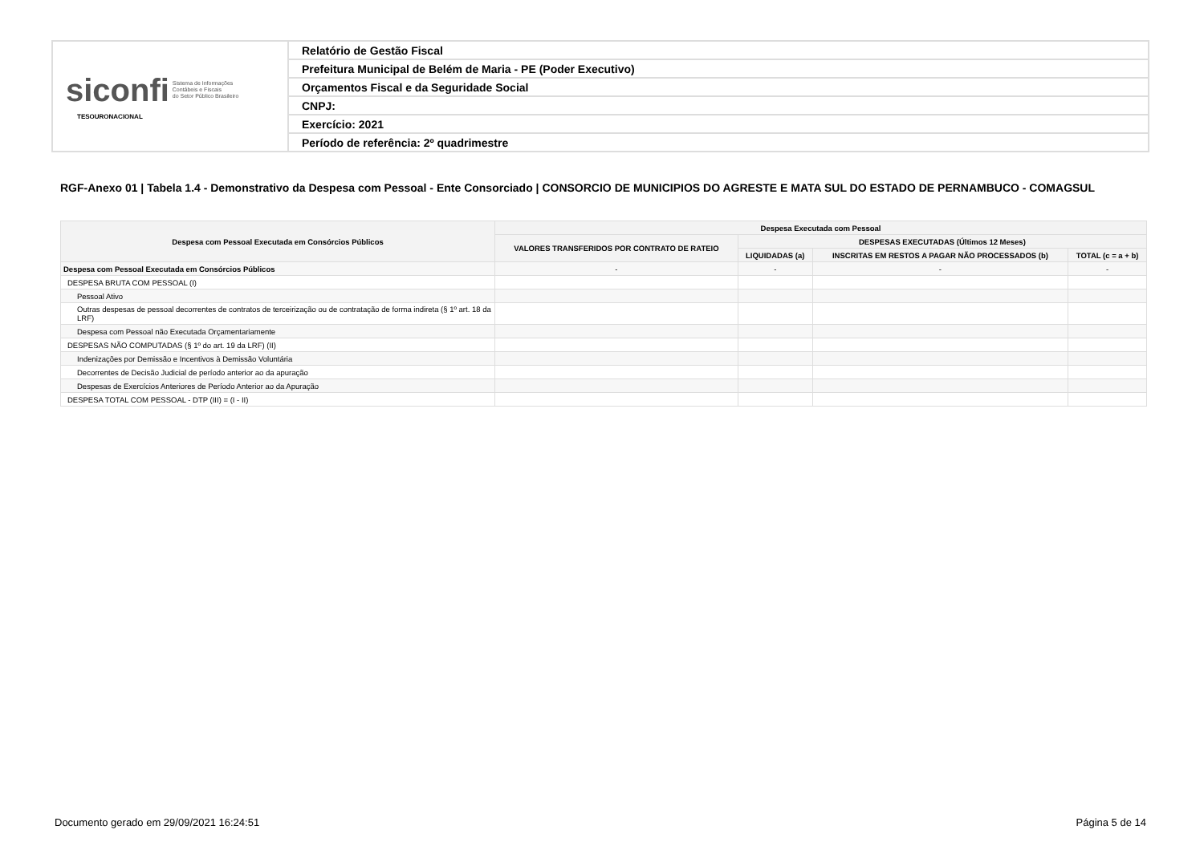| siconfi Sistema de Informações Contábeis e Fiscais do Setor Público Brasileiro TESOURONACIONAL | Relatório de Gestão Fiscal |
| | Prefeitura Municipal de Belém de Maria - PE (Poder Executivo) |
| | Orçamentos Fiscal e da Seguridade Social |
| | CNPJ: |
| | Exercício: 2021 |
| | Período de referência: 2º quadrimestre |
RGF-Anexo 01 | Tabela 1.4 - Demonstrativo da Despesa com Pessoal - Ente Consorciado | CONSORCIO DE MUNICIPIOS DO AGRESTE E MATA SUL DO ESTADO DE PERNAMBUCO - COMAGSUL
| Despesa com Pessoal Executada em Consórcios Públicos | Despesa Executada com Pessoal | | | |
| --- | --- | --- | --- | --- |
| | VALORES TRANSFERIDOS POR CONTRATO DE RATEIO | DESPESAS EXECUTADAS (Últimos 12 Meses) | | |
| | | LIQUIDADAS (a) | INSCRITAS EM RESTOS A PAGAR NÃO PROCESSADOS (b) | TOTAL (c = a + b) |
| Despesa com Pessoal Executada em Consórcios Públicos | - | - | - | - |
| DESPESA BRUTA COM PESSOAL (I) | | | | |
| Pessoal Ativo | | | | |
| Outras despesas de pessoal decorrentes de contratos de terceirização ou de contratação de forma indireta (§ 1º art. 18 da LRF) | | | | |
| Despesa com Pessoal não Executada Orçamentariamente | | | | |
| DESPESAS NÃO COMPUTADAS (§ 1º do art. 19 da LRF) (II) | | | | |
| Indenizações por Demissão e Incentivos à Demissão Voluntária | | | | |
| Decorrentes de Decisão Judicial de período anterior ao da apuração | | | | |
| Despesas de Exercícios Anteriores de Período Anterior ao da Apuração | | | | |
| DESPESA TOTAL COM PESSOAL - DTP (III) = (I - II) | | | | |
Documento gerado em 29/09/2021 16:24:51
Página 5 de 14